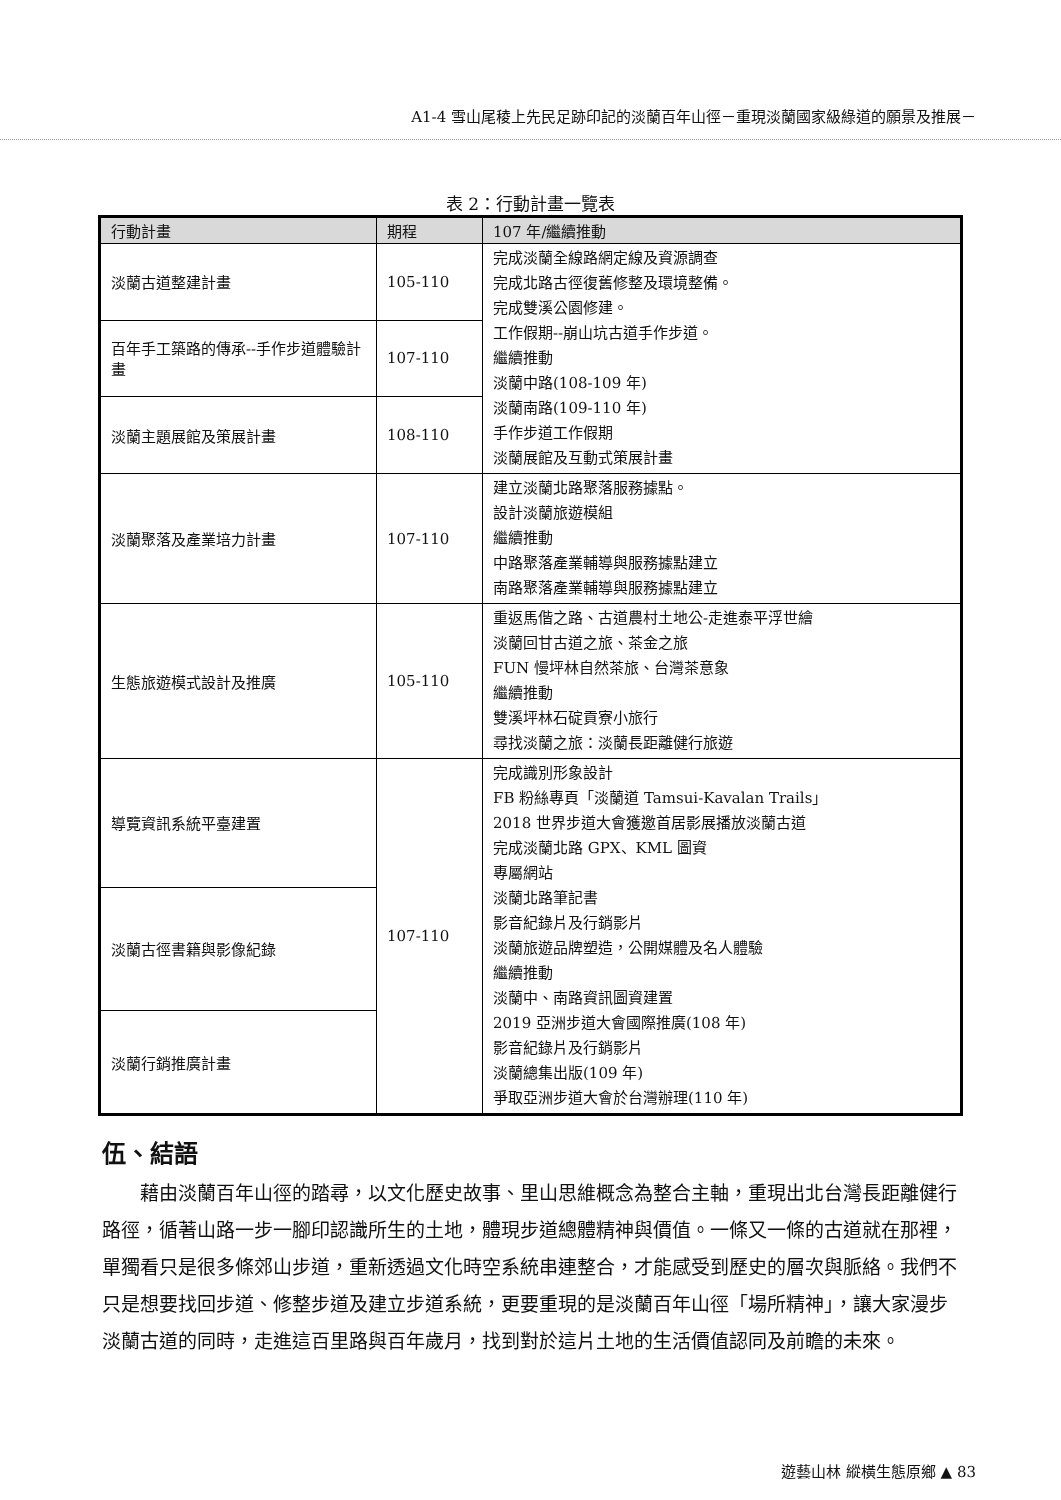A1-4 雪山尾稜上先民足跡印記的淡蘭百年山徑－重現淡蘭國家級綠道的願景及推展－
表 2：行動計畫一覽表
| 行動計畫 | 期程 | 107 年/繼續推動 |
| --- | --- | --- |
| 淡蘭古道整建計畫 | 105-110 | 完成淡蘭全線路網定線及資源調查 完成北路古徑復舊修整及環境整備。 完成雙溪公園修建。 工作假期--崩山坑古道手作步道。 繼續推動 淡蘭中路(108-109 年) 淡蘭南路(109-110 年) 手作步道工作假期 淡蘭展館及互動式策展計畫 |
| 百年手工築路的傳承--手作步道體驗計畫 | 107-110 | |
| 淡蘭主題展館及策展計畫 | 108-110 | |
| 淡蘭聚落及產業培力計畫 | 107-110 | 建立淡蘭北路聚落服務據點。 設計淡蘭旅遊模組 繼續推動 中路聚落產業輔導與服務據點建立 南路聚落產業輔導與服務據點建立 |
| 生態旅遊模式設計及推廣 | 105-110 | 重返馬偕之路、古道農村土地公-走進泰平浮世繪 淡蘭回甘古道之旅、茶金之旅 FUN 慢坪林自然茶旅、台灣茶意象 繼續推動 雙溪坪林石碇貢寮小旅行 尋找淡蘭之旅：淡蘭長距離健行旅遊 |
| 導覽資訊系統平臺建置 | 107-110 | 完成識別形象設計 FB 粉絲專頁「淡蘭道 Tamsui-Kavalan Trails」 2018 世界步道大會獲邀首居影展播放淡蘭古道 完成淡蘭北路 GPX、KML 圖資 專屬網站 淡蘭北路筆記書 影音紀錄片及行銷影片 淡蘭旅遊品牌塑造，公開媒體及名人體驗 繼續推動 淡蘭中、南路資訊圖資建置 2019 亞洲步道大會國際推廣(108 年) 影音紀錄片及行銷影片 淡蘭總集出版(109 年) 爭取亞洲步道大會於台灣辦理(110 年) |
| 淡蘭古徑書籍與影像紀錄 | | |
| 淡蘭行銷推廣計畫 | | |
伍、結語
藉由淡蘭百年山徑的踏尋，以文化歷史故事、里山思維概念為整合主軸，重現出北台灣長距離健行路徑，循著山路一步一腳印認識所生的土地，體現步道總體精神與價值。一條又一條的古道就在那裡，單獨看只是很多條郊山步道，重新透過文化時空系統串連整合，才能感受到歷史的層次與脈絡。我們不只是想要找回步道、修整步道及建立步道系統，更要重現的是淡蘭百年山徑「場所精神」，讓大家漫步淡蘭古道的同時，走進這百里路與百年歲月，找到對於這片土地的生活價值認同及前瞻的未來。
遊藝山林 縱橫生態原鄉 ▲ 83